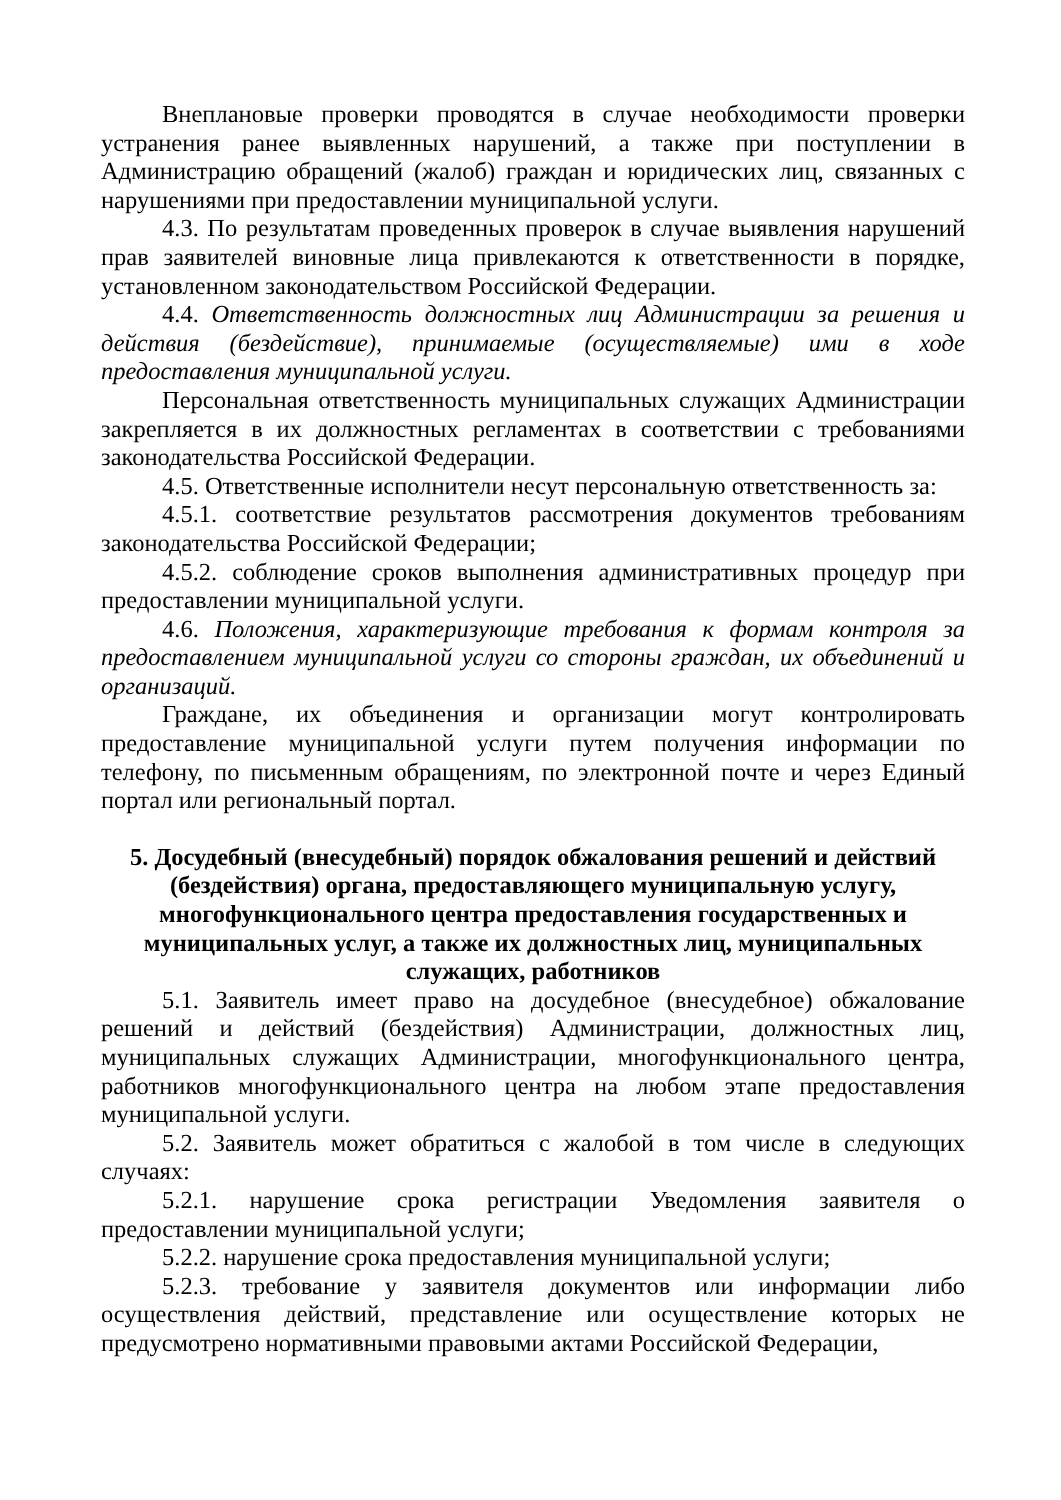Внеплановые проверки проводятся в случае необходимости проверки устранения ранее выявленных нарушений, а также при поступлении в Администрацию обращений (жалоб) граждан и юридических лиц, связанных с нарушениями при предоставлении муниципальной услуги.
4.3. По результатам проведенных проверок в случае выявления нарушений прав заявителей виновные лица привлекаются к ответственности в порядке, установленном законодательством Российской Федерации.
4.4. Ответственность должностных лиц Администрации за решения и действия (бездействие), принимаемые (осуществляемые) ими в ходе предоставления муниципальной услуги.
Персональная ответственность муниципальных служащих Администрации закрепляется в их должностных регламентах в соответствии с требованиями законодательства Российской Федерации.
4.5. Ответственные исполнители несут персональную ответственность за:
4.5.1. соответствие результатов рассмотрения документов требованиям законодательства Российской Федерации;
4.5.2. соблюдение сроков выполнения административных процедур при предоставлении муниципальной услуги.
4.6. Положения, характеризующие требования к формам контроля за предоставлением муниципальной услуги со стороны граждан, их объединений и организаций.
Граждане, их объединения и организации могут контролировать предоставление муниципальной услуги путем получения информации по телефону, по письменным обращениям, по электронной почте и через Единый портал или региональный портал.
5. Досудебный (внесудебный) порядок обжалования решений и действий (бездействия) органа, предоставляющего муниципальную услугу, многофункционального центра предоставления государственных и муниципальных услуг, а также их должностных лиц, муниципальных служащих, работников
5.1. Заявитель имеет право на досудебное (внесудебное) обжалование решений и действий (бездействия) Администрации, должностных лиц, муниципальных служащих Администрации, многофункционального центра, работников многофункционального центра на любом этапе предоставления муниципальной услуги.
5.2. Заявитель может обратиться с жалобой в том числе в следующих случаях:
5.2.1. нарушение срока регистрации Уведомления заявителя о предоставлении муниципальной услуги;
5.2.2. нарушение срока предоставления муниципальной услуги;
5.2.3. требование у заявителя документов или информации либо осуществления действий, представление или осуществление которых не предусмотрено нормативными правовыми актами Российской Федерации,